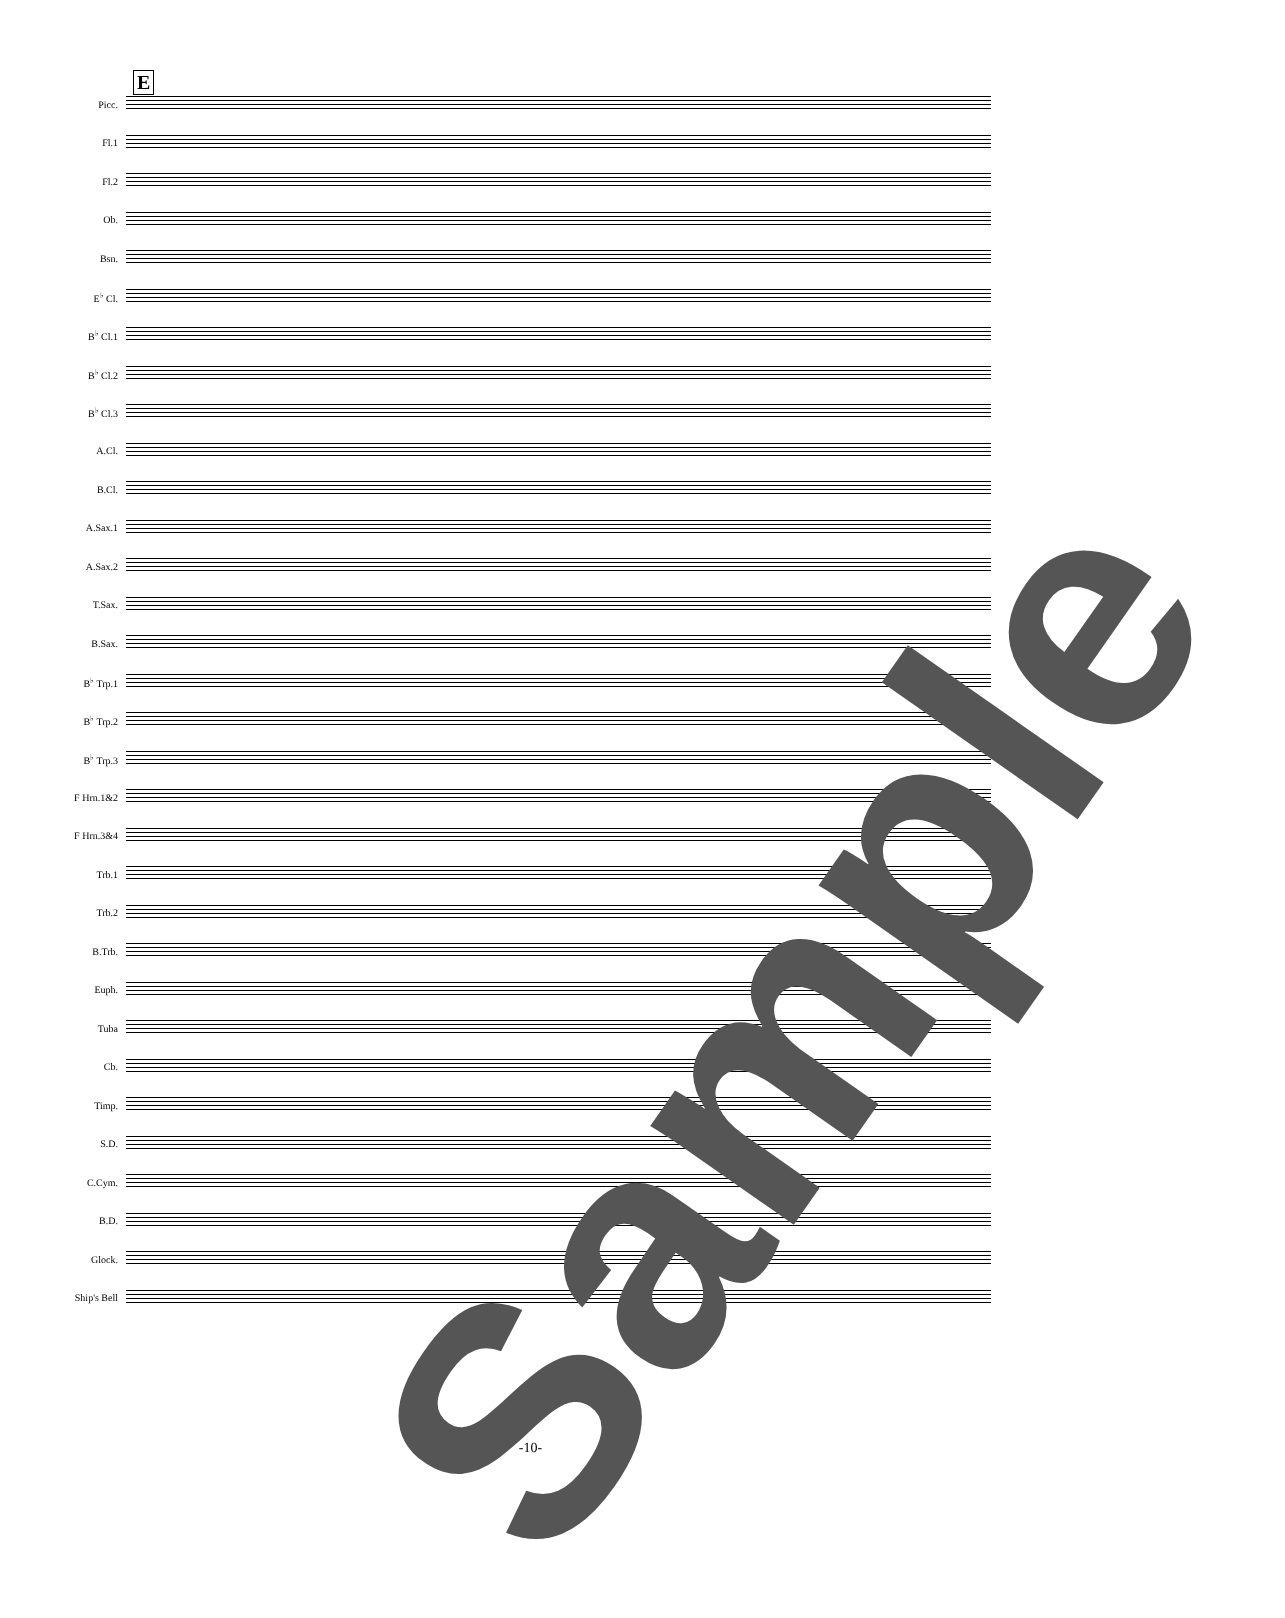E
Picc.
Fl.1
Fl.2
Ob.
Bsn.
E<sup>♭</sup> Cl.
B<sup>♭</sup> Cl.1
B<sup>♭</sup> Cl.2
B<sup>♭</sup> Cl.3
A.Cl.
B.Cl.
A.Sax.1
A.Sax.2
T.Sax.
B.Sax.
B<sup>♭</sup> Trp.1
B<sup>♭</sup> Trp.2
B<sup>♭</sup> Trp.3
F Hrn.1&2
F Hrn.3&4
Trb.1
Trb.2
B.Trb.
Euph.
Tuba
Cb.
Timp.
S.D.
C.Cym.
B.D.
Glock.
Ship's Bell
Sample -10-